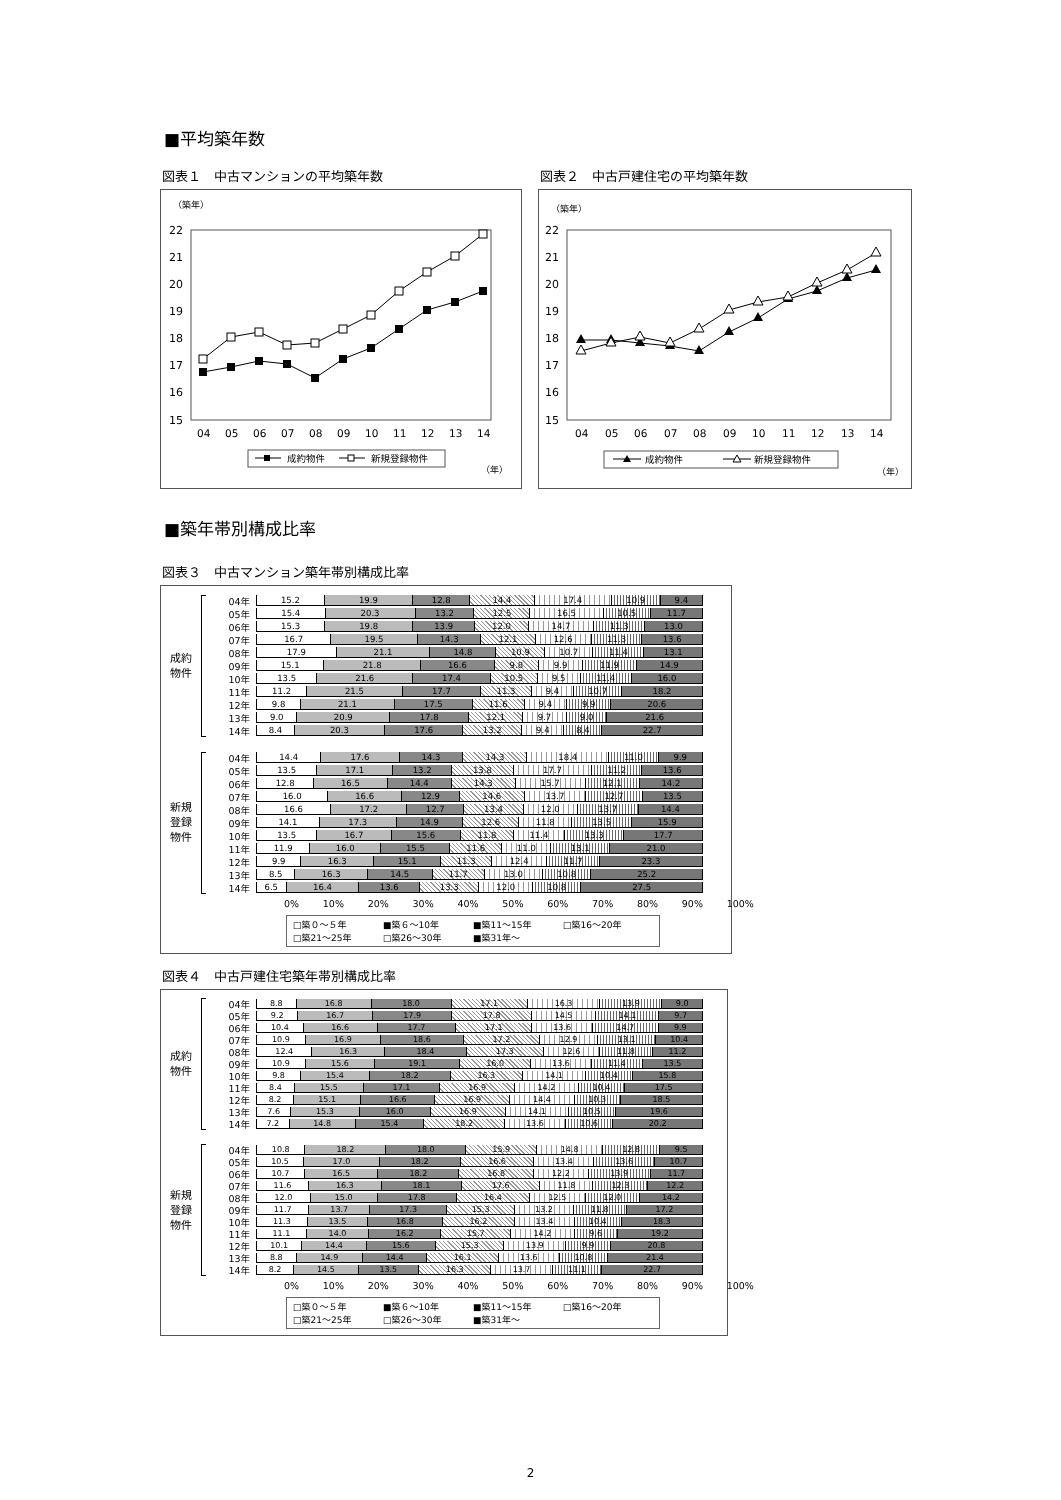■平均築年数
図表１　中古マンションの平均築年数
（築年）
22
21
20
19
18
17
16
15
04
05
06
07
08
09
10
11
12
13
14
成約物件
新規登録物件
（年）
図表２　中古戸建住宅の平均築年数
（築年）
22
21
20
19
18
17
16
15
04
05
06
07
08
09
10
11
12
13
14
成約物件
新規登録物件
（年）
■築年帯別構成比率
図表３　中古マンション築年帯別構成比率
成約
物件
04年
15.2 19.9 12.8 14.4 17.4 10.9 9.4
05年
15.4 20.3 13.2 12.5 16.5 10.5 11.7
06年
15.3 19.8 13.9 12.0 14.7 11.3 13.0
07年
16.7 19.5 14.3 12.1 12.6 11.3 13.6
08年
17.9 21.1 14.8 10.9 10.7 11.4 13.1
09年
15.1 21.8 16.6 9.8 9.9 11.9 14.9
10年
13.5 21.6 17.4 10.5 9.5 11.4 16.0
11年
11.2 21.5 17.7 11.3 9.4 10.7 18.2
12年
9.8 21.1 17.5 11.6 9.4 9.9 20.6
13年
9.0 20.9 17.8 12.1 9.7 9.0 21.6
14年
8.4 20.3 17.6 13.2 9.4 8.4 22.7
新規
登録
物件
04年
14.4 17.6 14.3 14.3 18.4 11.0 9.9
05年
13.5 17.1 13.2 13.8 17.7 11.2 13.6
06年
12.8 16.5 14.4 14.3 15.7 12.1 14.2
07年
16.0 16.6 12.9 14.6 13.7 12.7 13.5
08年
16.6 17.2 12.7 13.4 12.0 13.7 14.4
09年
14.1 17.3 14.9 12.6 11.8 13.5 15.9
10年
13.5 16.7 15.6 11.8 11.4 13.3 17.7
11年
11.9 16.0 15.5 11.6 11.0 13.1 21.0
12年
9.9 16.3 15.1 11.3 12.4 11.7 23.3
13年
8.5 16.3 14.5 11.7 13.0 10.8 25.2
14年
6.5 16.4 13.6 13.3 12.0 10.8 27.5
0% 10% 20% 30% 40% 50% 60% 70% 80% 90% 100%
□築０～５年 ■築６～10年 ■築11～15年 □築16～20年 □築21～25年 □築26～30年 ■築31年～
図表４　中古戸建住宅築年帯別構成比率
成約
物件
04年
8.8 16.8 18.0 17.1 16.3 13.9 9.0
05年
9.2 16.7 17.9 17.8 14.5 14.1 9.7
06年
10.4 16.6 17.7 17.1 13.6 14.7 9.9
07年
10.9 16.9 18.6 17.2 12.9 13.1 10.4
08年
12.4 16.3 18.4 17.3 12.6 11.8 11.2
09年
10.9 15.6 19.1 16.0 13.6 11.4 13.5
10年
9.8 15.4 18.2 16.3 14.1 10.4 15.8
11年
8.4 15.5 17.1 16.9 14.2 10.4 17.5
12年
8.2 15.1 16.6 16.9 14.4 10.3 18.5
13年
7.6 15.3 16.0 16.9 14.1 10.5 19.6
14年
7.2 14.8 15.4 18.2 13.6 10.6 20.2
新規
登録
物件
04年
10.8 18.2 18.0 15.9 14.8 12.8 9.5
05年
10.5 17.0 18.2 16.6 13.4 13.6 10.7
06年
10.7 16.5 18.2 16.8 12.2 13.9 11.7
07年
11.6 16.3 18.1 17.6 11.8 12.3 12.2
08年
12.0 15.0 17.8 16.4 12.5 12.0 14.2
09年
11.7 13.7 17.3 15.3 13.2 11.8 17.2
10年
11.3 13.5 16.8 16.2 13.4 10.4 18.3
11年
11.1 14.0 16.2 15.7 14.2 9.6 19.2
12年
10.1 14.4 15.6 15.3 13.9 9.9 20.8
13年
8.8 14.9 14.4 16.1 13.6 10.8 21.4
14年
8.2 14.5 13.5 16.3 13.7 11.1 22.7
0% 10% 20% 30% 40% 50% 60% 70% 80% 90% 100%
□築０～５年 ■築６～10年 ■築11～15年 □築16～20年 □築21～25年 □築26～30年 ■築31年～
2